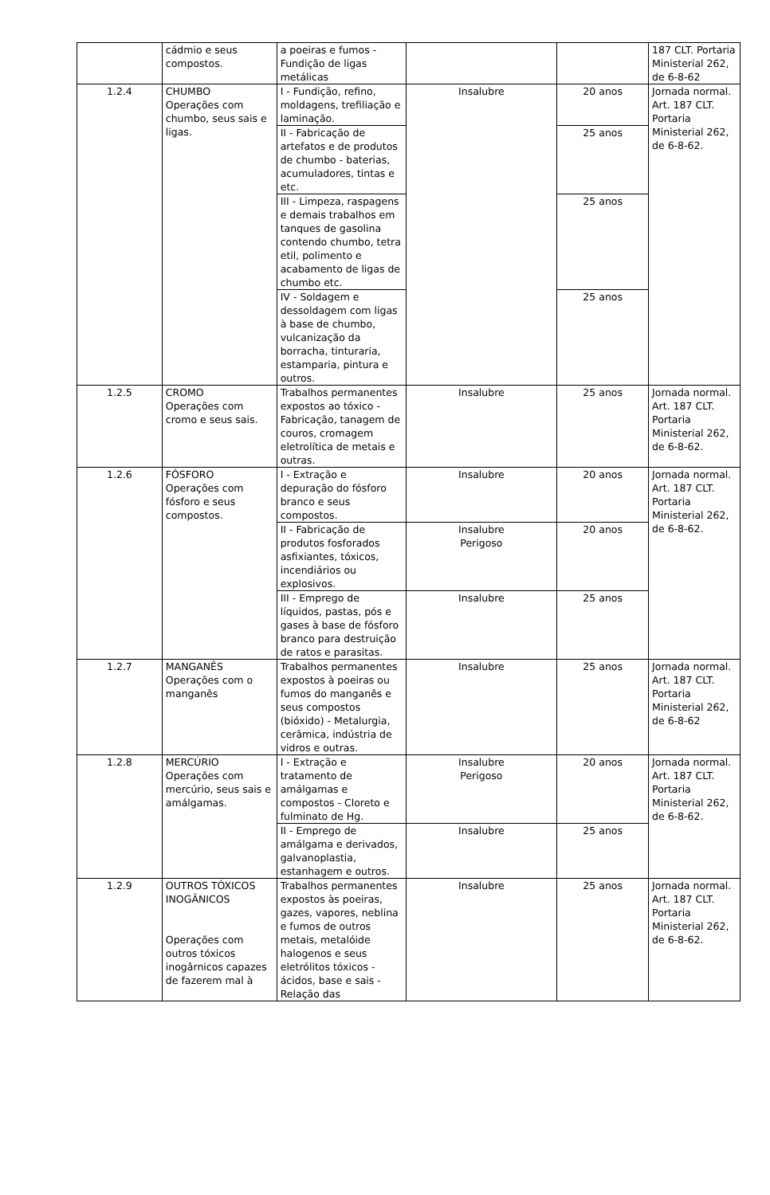| | cádmio e seus compostos. | a poeiras e fumos - Fundição de ligas metálicas | | | 187 CLT. Portaria Ministerial 262, de 6-8-62 |
| 1.2.4 | CHUMBO Operações com chumbo, seus sais e ligas. | I - Fundição, refino, moldagens, trefiliação e laminação. | Insalubre | 20 anos | Jornada normal. Art. 187 CLT. Portaria Ministerial 262, de 6-8-62. |
| | | II - Fabricação de artefatos e de produtos de chumbo - baterias, acumuladores, tintas e etc. | | 25 anos | |
| | | III - Limpeza, raspagens e demais trabalhos em tanques de gasolina contendo chumbo, tetra etil, polimento e acabamento de ligas de chumbo etc. | | 25 anos | |
| | | IV - Soldagem e dessoldagem com ligas à base de chumbo, vulcanização da borracha, tinturaria, estamparia, pintura e outros. | | 25 anos | |
| 1.2.5 | CROMO Operações com cromo e seus sais. | Trabalhos permanentes expostos ao tóxico - Fabricação, tanagem de couros, cromagem eletrolítica de metais e outras. | Insalubre | 25 anos | Jornada normal. Art. 187 CLT. Portaria Ministerial 262, de 6-8-62. |
| 1.2.6 | FÓSFORO Operações com fósforo e seus compostos. | I - Extração e depuração do fósforo branco e seus compostos. | Insalubre | 20 anos | Jornada normal. Art. 187 CLT. Portaria Ministerial 262, de 6-8-62. |
| | | II - Fabricação de produtos fosforados asfixiantes, tóxicos, incendiários ou explosivos. | Insalubre Perigoso | 20 anos | |
| | | III - Emprego de líquidos, pastas, pós e gases à base de fósforo branco para destruição de ratos e parasitas. | Insalubre | 25 anos | |
| 1.2.7 | MANGANÊS Operações com o manganês | Trabalhos permanentes expostos à poeiras ou fumos do manganês e seus compostos (bióxido) - Metalurgia, cerâmica, indústria de vidros e outras. | Insalubre | 25 anos | Jornada normal. Art. 187 CLT. Portaria Ministerial 262, de 6-8-62 |
| 1.2.8 | MERCÚRIO Operações com mercúrio, seus sais e amálgamas. | I - Extração e tratamento de amálgamas e compostos - Cloreto e fulminato de Hg. | Insalubre Perigoso | 20 anos | Jornada normal. Art. 187 CLT. Portaria Ministerial 262, de 6-8-62. |
| | | II - Emprego de amálgama e derivados, galvanoplastia, estanhagem e outros. | Insalubre | 25 anos | |
| 1.2.9 | OUTROS TÓXICOS INOGÂNICOS Operações com outros tóxicos inogârnicos capazes de fazerem mal à | Trabalhos permanentes expostos às poeiras, gazes, vapores, neblina e fumos de outros metais, metalóide halogenos e seus eletrólitos tóxicos - ácidos, base e sais - Relação das | Insalubre | 25 anos | Jornada normal. Art. 187 CLT. Portaria Ministerial 262, de 6-8-62. |